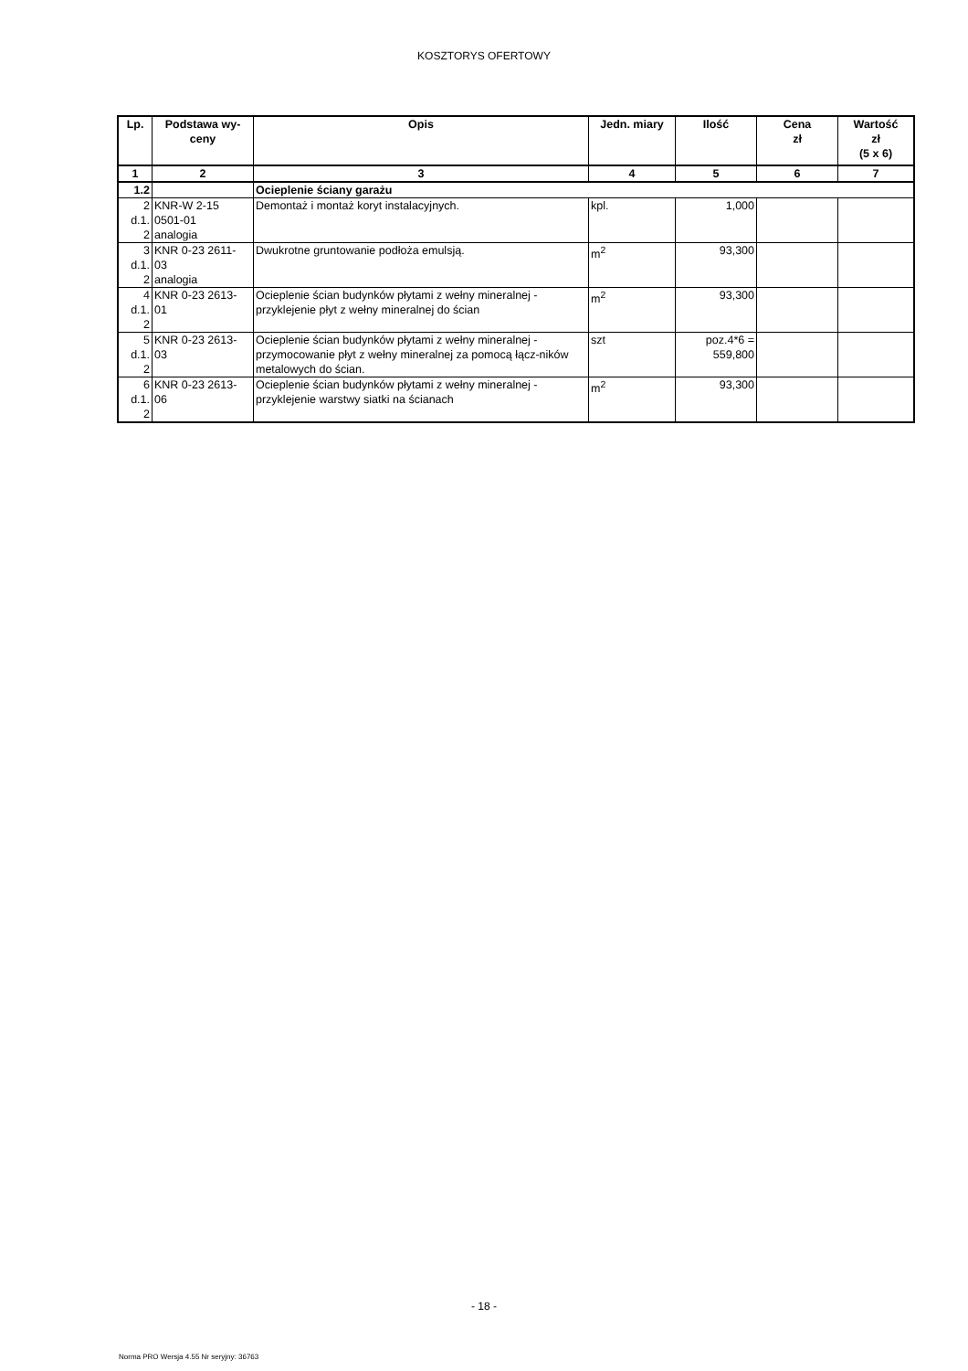KOSZTORYS OFERTOWY
| Lp. | Podstawa wy- ceny | Opis | Jedn. miary | Ilość | Cena zł | Wartość zł (5 x 6) |
| --- | --- | --- | --- | --- | --- | --- |
| 1 | 2 | 3 | 4 | 5 | 6 | 7 |
| 1.2 | | Ocieplenie ściany garażu | | | | |
| 2 d.1. 2 | KNR-W 2-15 0501-01 analogia | Demontaż i montaż koryt instalacyjnych. | kpl. | 1,000 | | |
| 3 d.1. 2 | KNR 0-23 2611- 03 analogia | Dwukrotne gruntowanie podłoża emulsją. | m<sup>2</sup> | 93,300 | | |
| 4 d.1. 2 | KNR 0-23 2613- 01 | Ocieplenie ścian budynków płytami z wełny mineralnej - przyklejenie płyt z wełny mineralnej do ścian | m<sup>2</sup> | 93,300 | | |
| 5 d.1. 2 | KNR 0-23 2613- 03 | Ocieplenie ścian budynków płytami z wełny mineralnej - przymocowanie płyt z wełny mineralnej za pomocą łącz-ników metalowych do ścian. | szt | poz.4*6 = 559,800 | | |
| 6 d.1. 2 | KNR 0-23 2613- 06 | Ocieplenie ścian budynków płytami z wełny mineralnej - przyklejenie warstwy siatki na ścianach | m<sup>2</sup> | 93,300 | | |
- 18 -
Norma PRO Wersja 4.55 Nr seryjny: 36763